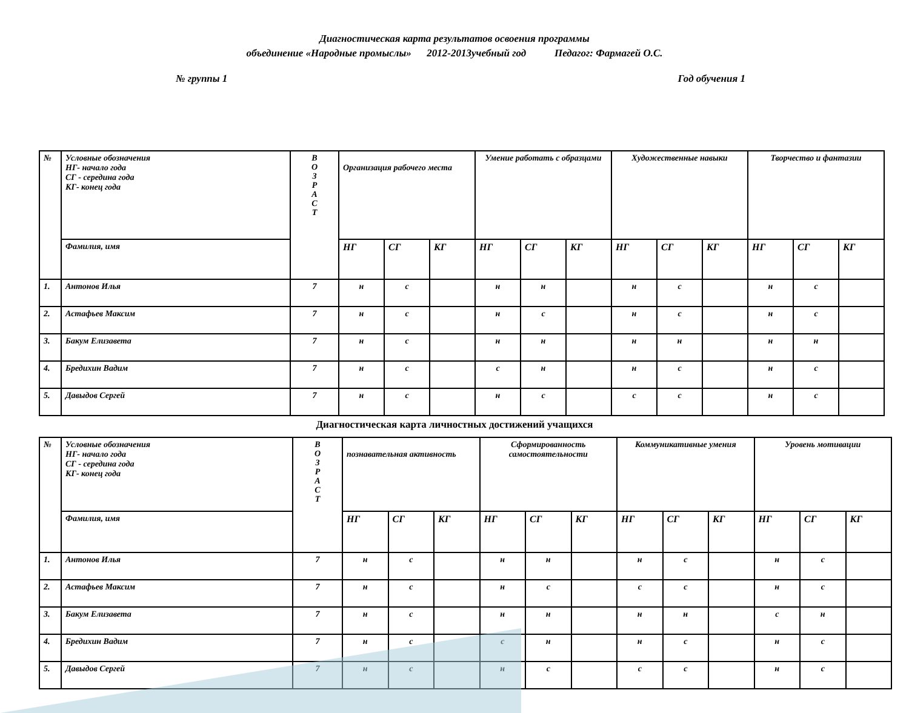Диагностическая карта результатов освоения программы
объединение «Народные промыслы» 2012-2013учебный год Педагог: Фармагей О.С.
№ группы 1 Год обучения 1
| № | Условные обозначения НГ- начало года СГ - середина года КГ- конец года | В О З Р А С Т | Организация рабочего места | | | Умение работать с образцами | | | Художественные навыки | | | Творчество и фантазии | | |
| | Фамилия, имя | | НГ | СГ | КГ | НГ | СГ | КГ | НГ | СГ | КГ | НГ | СГ | КГ |
| 1. | Антонов Илья | 7 | н | с | | н | н | | н | с | | н | с | |
| 2. | Астафьев Максим | 7 | н | с | | н | с | | н | с | | н | с | |
| 3. | Бакум Елизавета | 7 | н | с | | н | н | | н | н | | н | н | |
| 4. | Бредихин Вадим | 7 | н | с | | с | н | | н | с | | н | с | |
| 5. | Давыдов Сергей | 7 | н | с | | н | с | | с | с | | н | с | |
Диагностическая карта личностных достижений учащихся
| № | Условные обозначения НГ- начало года СГ - середина года КГ- конец года | В О З Р А С Т | познавательная активность | | | Сформированность самостоятельности | | | Коммуникативные умения | | | Уровень мотивации | | |
| | Фамилия, имя | | НГ | СГ | КГ | НГ | СГ | КГ | НГ | СГ | КГ | НГ | СГ | КГ |
| 1. | Антонов Илья | 7 | н | с | | н | н | | н | с | | н | с | |
| 2. | Астафьев Максим | 7 | н | с | | н | с | | с | с | | н | с | |
| 3. | Бакум Елизавета | 7 | н | с | | н | н | | н | н | | с | н | |
| 4. | Бредихин Вадим | 7 | н | с | | с | н | | н | с | | н | с | |
| 5. | Давыдов Сергей | 7 | н | с | | н | с | | с | с | | н | с | |